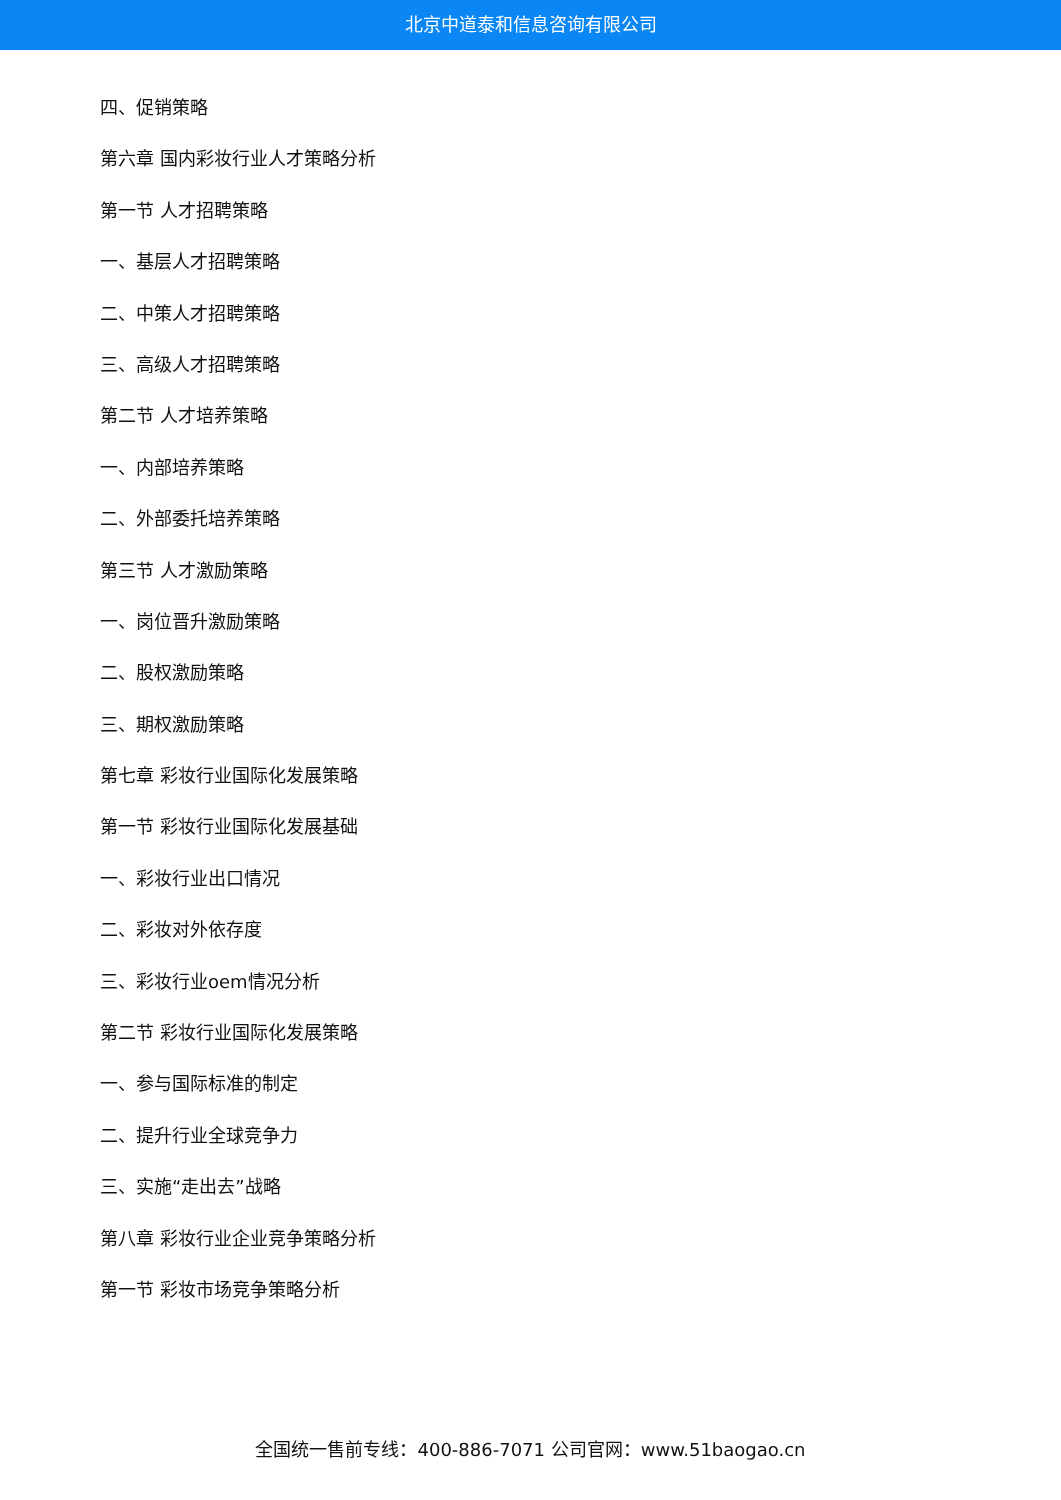北京中道泰和信息咨询有限公司
四、促销策略
第六章 国内彩妆行业人才策略分析
第一节 人才招聘策略
一、基层人才招聘策略
二、中策人才招聘策略
三、高级人才招聘策略
第二节 人才培养策略
一、内部培养策略
二、外部委托培养策略
第三节 人才激励策略
一、岗位晋升激励策略
二、股权激励策略
三、期权激励策略
第七章 彩妆行业国际化发展策略
第一节 彩妆行业国际化发展基础
一、彩妆行业出口情况
二、彩妆对外依存度
三、彩妆行业oem情况分析
第二节 彩妆行业国际化发展策略
一、参与国际标准的制定
二、提升行业全球竞争力
三、实施“走出去”战略
第八章 彩妆行业企业竞争策略分析
第一节 彩妆市场竞争策略分析
全国统一售前专线：400-886-7071 公司官网：www.51baogao.cn